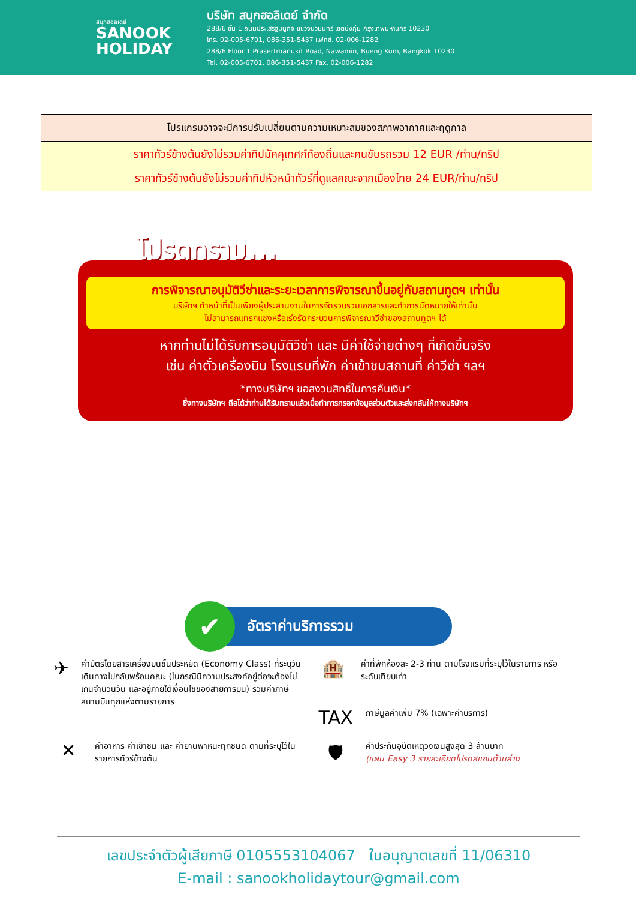สนุกฮอลิเดย์
SANOOK
HOLIDAY
บริษัท สนุกฮอลิเดย์ จำกัด
288/6 ชั้น 1 ถนนประเสริฐมนูกิจ แขวงนวมินทร์ เขตบึงกุ่ม กรุงเทพมหานคร 10230
โทร. 02-005-6701, 086-351-5437 แฟกซ์. 02-006-1282
288/6 Floor 1 Prasertmanukit Road, Nawamin, Bueng Kum, Bangkok 10230
Tel. 02-005-6701, 086-351-5437 Fax. 02-006-1282
| โปรแกรมอาจจะมีการปรับเปลี่ยนตามความเหมาะสมของสภาพอากาศและฤดูกาล |
| ราคาทัวร์ข้างต้นยังไม่รวมค่าทิปมัคคุเทศก์ท้องถิ่นและคนขับรถรวม 12 EUR /ท่าน/ทริป ราคาทัวร์ข้างต้นยังไม่รวมค่าทิปหัวหน้าทัวร์ที่ดูแลคณะจากเมืองไทย 24 EUR/ท่าน/ทริป |
โปรดทราบ...
การพิจารณาอนุมัติวีซ่าและระยะเวลาการพิจารณาขึ้นอยู่กับสถานทูตฯ เท่านั้น
บริษัทฯ ทำหน้าที่เป็นเพียงผู้ประสานงานในการจัดรวบรวมเอกสารและทำการนัดหมายให้เท่านั้น
ไม่สามารถแทรกแซงหรือเร่งรัดกระบวนการพิจารณาวีซ่าของสถานทูตฯ ได้
หากท่านไม่ได้รับการอนุมัติวีซ่า และ มีค่าใช้จ่ายต่างๆ ที่เกิดขึ้นจริง
เช่น ค่าตั๋วเครื่องบิน โรงแรมที่พัก ค่าเข้าชมสถานที่ ค่าวีซ่า ฯลฯ
*ทางบริษัทฯ ขอสงวนสิทธิ์ในการคืนเงิน*
ซึ่งทางบริษัทฯ ถือได้ว่าท่านได้รับทราบแล้วเมื่อทำการกรอกข้อมูลส่วนตัวและส่งกลับให้ทางบริษัทฯ
✔
อัตราค่าบริการรวม
✈
ค่าบัตรโดยสารเครื่องบินชั้นประหยัด (Economy Class) ที่ระบุวันเดินทางไปกลับพร้อมคณะ (ในกรณีมีความประสงค์อยู่ต่อจะต้องไม่เกินจำนวนวัน และอยู่ภายใต้เงื่อนไขของสายการบิน) รวมค่าภาษีสนามบินทุกแห่งตามรายการ
🏨
ค่าที่พักห้องละ 2-3 ท่าน ตามโรงแรมที่ระบุไว้ในรายการ หรือระดับเทียบเท่า
TAX
ภาษีมูลค่าเพิ่ม 7% (เฉพาะค่าบริการ)
✕
ค่าอาหาร ค่าเข้าชม และ ค่ายานพาหนะทุกชนิด ตามที่ระบุไว้ในรายการทัวร์ข้างต้น
🛡
ค่าประกันอุบัติเหตุวงเงินสูงสุด 3 ล้านบาท
(แผน Easy 3 รายละเอียดโปรดสแกนด้านล่าง
เลขประจำตัวผู้เสียภาษี 0105553104067 ใบอนุญาตเลขที่ 11/06310
E-mail : sanookholidaytour@gmail.com